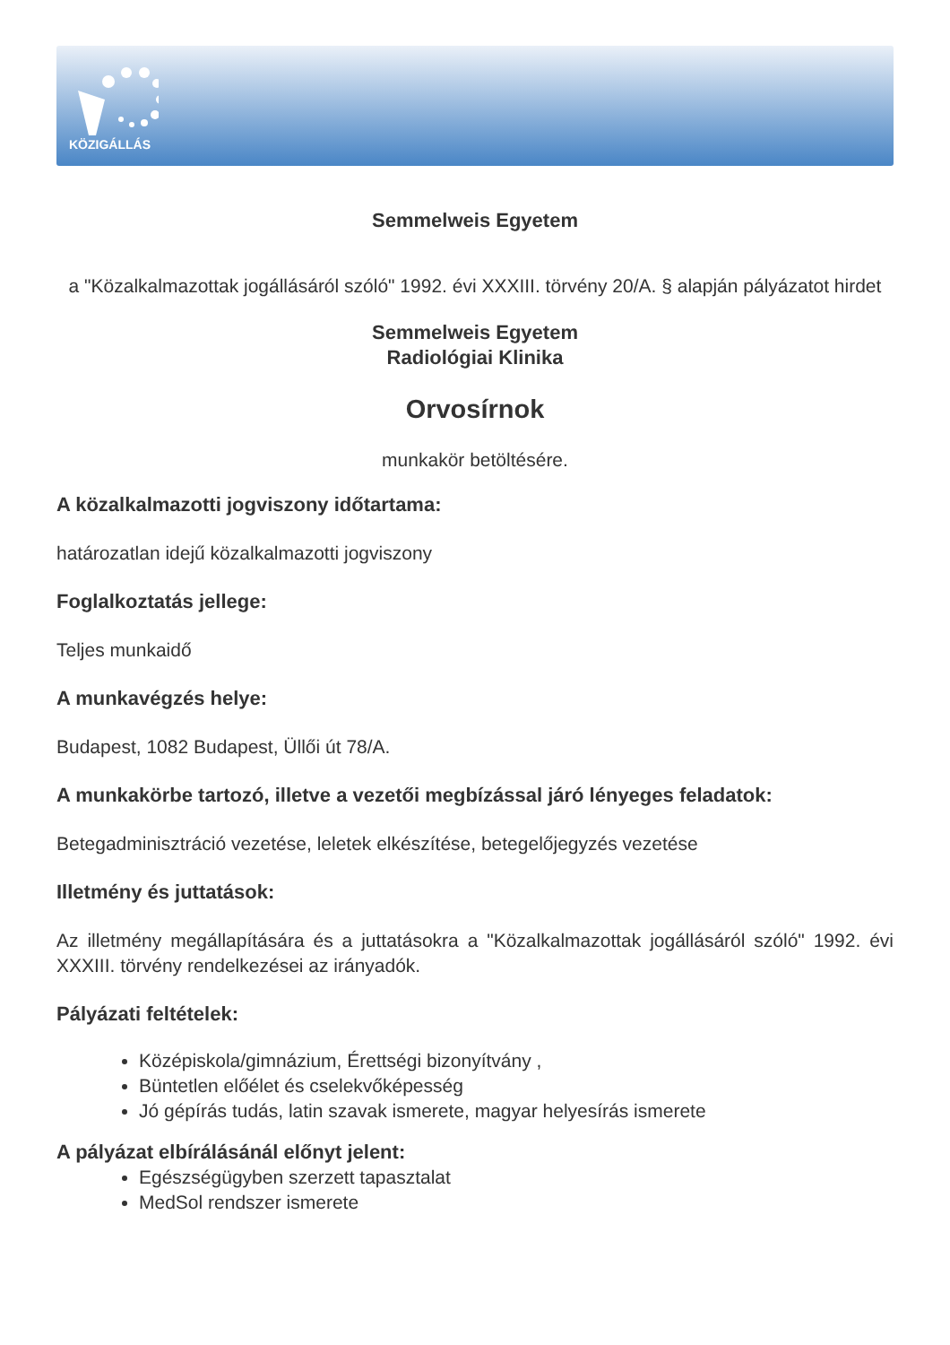KÖZIGÁLLÁS
Semmelweis Egyetem
a "Közalkalmazottak jogállásáról szóló" 1992. évi XXXIII. törvény 20/A. § alapján pályázatot hirdet
Semmelweis Egyetem
Radiológiai Klinika
Orvosírnok
munkakör betöltésére.
A közalkalmazotti jogviszony időtartama:
határozatlan idejű közalkalmazotti jogviszony
Foglalkoztatás jellege:
Teljes munkaidő
A munkavégzés helye:
Budapest, 1082 Budapest, Üllői út 78/A.
A munkakörbe tartozó, illetve a vezetői megbízással járó lényeges feladatok:
Betegadminisztráció vezetése, leletek elkészítése, betegelőjegyzés vezetése
Illetmény és juttatások:
Az illetmény megállapítására és a juttatásokra a "Közalkalmazottak jogállásáról szóló" 1992. évi XXXIII. törvény rendelkezései az irányadók.
Pályázati feltételek:
Középiskola/gimnázium, Érettségi bizonyítvány ,
Büntetlen előélet és cselekvőképesség
Jó gépírás tudás, latin szavak ismerete, magyar helyesírás ismerete
A pályázat elbírálásánál előnyt jelent:
Egészségügyben szerzett tapasztalat
MedSol rendszer ismerete